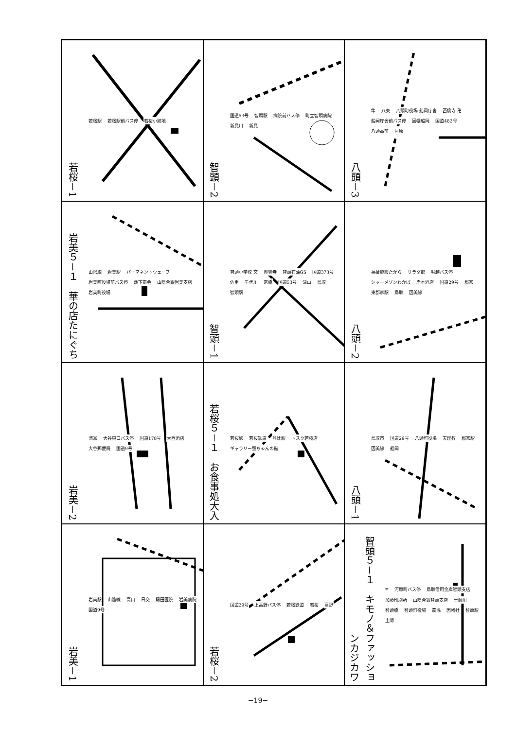若桜－1
若桜駅 若桜駅前バス停 若桜小跡地
智頭－2
国道53号 智頭駅 病院前バス停 町立智頭病院 新見川 新見
八頭－3
隼 八東 八頭町役場 船岡庁舎 西橋寺 卍 船岡庁舎前バス停 因幡船岡 国道482号 八頭高前 河原
岩美５－１　華の店たにぐち
山陰線 岩美駅 パーマネントウェーブ 岩美町役場前バス停 薮下商会 山陰合銀岩美支店 岩美町役場
智頭－1
智頭小学校 文 興雲寺 智頭石油GS 国道373号 佐用 千代川 京橋 国道53号 津山 鳥取 智頭駅
八頭－2
福祉施設たから サラダ館 堀越バス停 シャーメゾンわかば 岸本酒店 国道29号 郡家 東郡家駅 鳥取 因美線
岩美－2
浦富 大谷東口バス停 国道178号 大西酒店 大谷郵便局 国道9号
若桜５－１　お食事処大入
若桜駅 若桜鉄道 丹比駅 トスク若桜店 ギャラリー堅ちゃんの館
八頭－1
鳥取市 国道29号 八頭町役場 天理教 郡家駅 因美線 船岡
岩美－1
岩美駅 山陰線 高山 日交 藤田医院 岩美病院 国道9号
若桜－2
国道29号 上高野バス停 若桜鉄道 若桜 高野
智頭５－１　キモノ＆ファッションカジカワ
〒 河原町バス停 鳥取信用金庫智頭支店 加藤印刷所 山陰合銀智頭支店 土師川 智頭橋 智頭町役場 農協 因幡社 智頭駅 土師
−19−